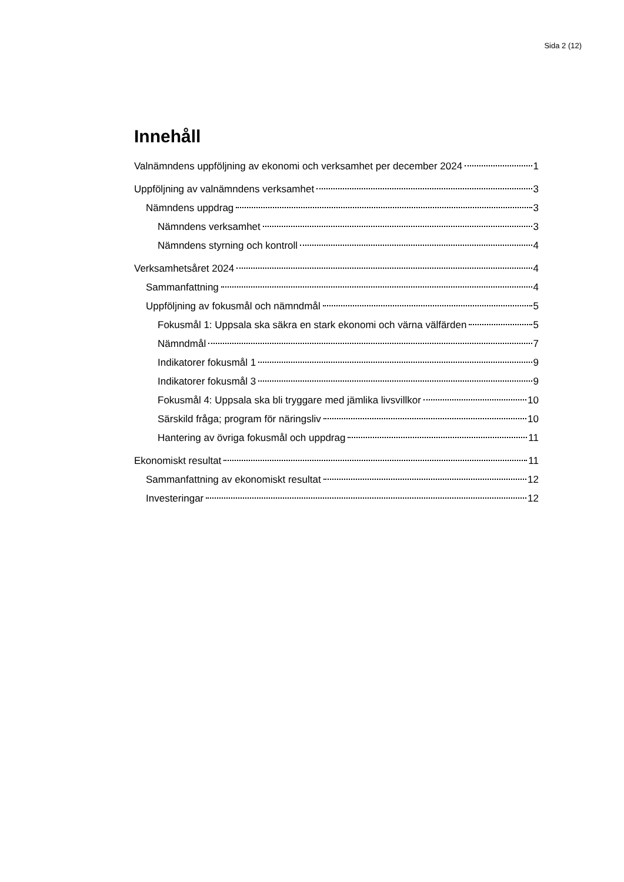Sida 2 (12)
Innehåll
Valnämndens uppföljning av ekonomi och verksamhet per december 2024 1
Uppföljning av valnämndens verksamhet 3
Nämndens uppdrag 3
Nämndens verksamhet 3
Nämndens styrning och kontroll 4
Verksamhetsåret 2024 4
Sammanfattning 4
Uppföljning av fokusmål och nämndmål 5
Fokusmål 1: Uppsala ska säkra en stark ekonomi och värna välfärden 5
Nämndmål 7
Indikatorer fokusmål 1 9
Indikatorer fokusmål 3 9
Fokusmål 4: Uppsala ska bli tryggare med jämlika livsvillkor 10
Särskild fråga; program för näringsliv 10
Hantering av övriga fokusmål och uppdrag 11
Ekonomiskt resultat 11
Sammanfattning av ekonomiskt resultat 12
Investeringar 12